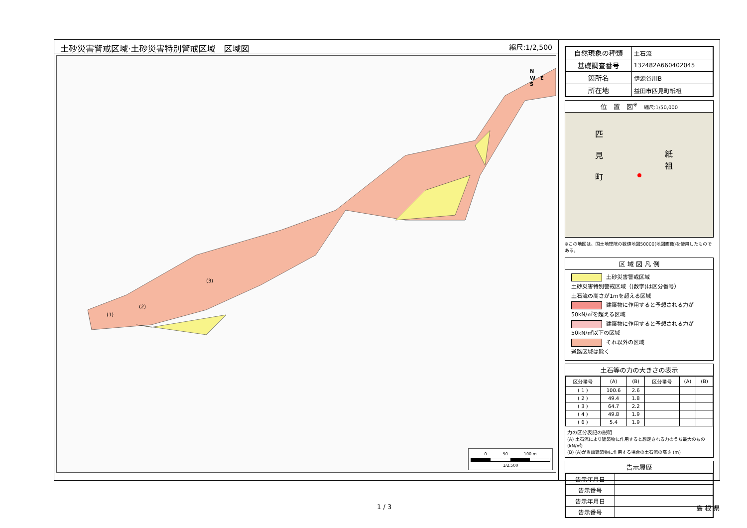土砂災害警戒区域·土砂災害特別警戒区域　区域図 縮尺:1/2,500
(1)
(2)
(3)
N
W　E
S
0　　　　50　　　　100 m
1/2,500
| 自然現象の種類 | 土石流 |
| 基礎調査番号 | 132482A660402045 |
| 箇所名 | 伊源谷川B |
| 所在地 | 益田市匹見町紙祖 |
位　置　図<sup>※</sup>　縮尺:1/50,000
匹
見
町
紙
祖
※この地図は、国土地理院の数値地図50000(地図画像)を使用したものである。
区 域 図 凡 例
土砂災害警戒区域
土砂災害特別警戒区域（(数字)は区分番号）
土石流の高さが1mを超える区域
建築物に作用すると予想される力が50kN/㎡を超える区域
建築物に作用すると予想される力が50kN/㎡以下の区域
それ以外の区域
道路区域は除く
土石等の力の大きさの表示
| 区分番号 | (A) | (B) | 区分番号 | (A) | (B) |
| --- | --- | --- | --- | --- | --- |
| ( 1 ) | 100.6 | 2.6 | | | |
| ( 2 ) | 49.4 | 1.8 | | | |
| ( 3 ) | 64.7 | 2.2 | | | |
| ( 4 ) | 49.8 | 1.9 | | | |
| ( 6 ) | 5.4 | 1.9 | | | |
力の区分表記の説明
(A) 土石流により建築物に作用すると想定される力のうち最大のもの (kN/㎡)
(B) (A)が当該建築物に作用する場合の土石流の高さ (m)
告示履歴
| 告示年月日 | |
| 告示番号 | |
| 告示年月日 | |
| 告示番号 | |
1 / 3 島 根 県